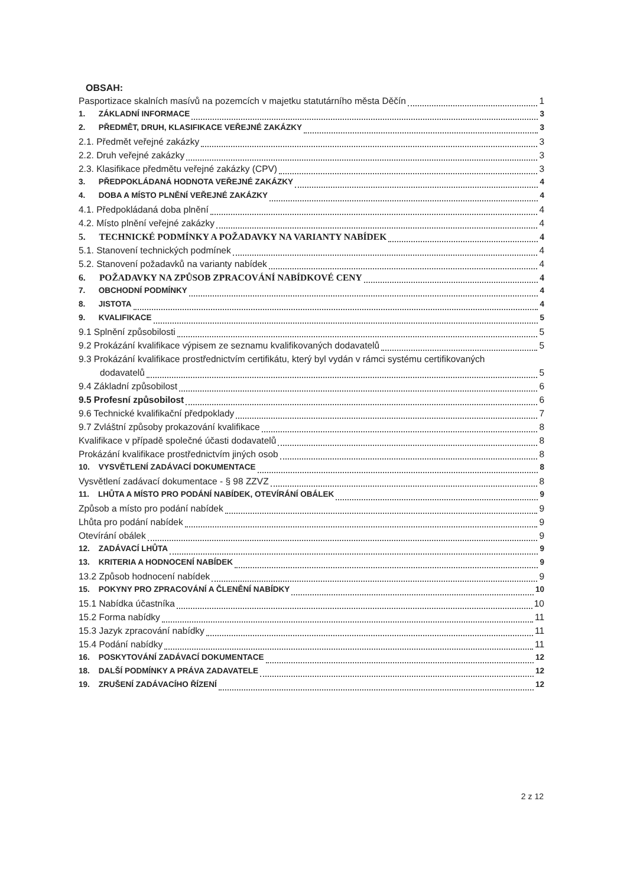OBSAH:
Pasportizace skalních masívů na pozemcích v majetku statutárního města Děčín 1
1. ZÁKLADNÍ INFORMACE 3
2. PŘEDMĚT, DRUH, KLASIFIKACE VEŘEJNÉ ZAKÁZKY 3
2.1. Předmět veřejné zakázky 3
2.2. Druh veřejné zakázky 3
2.3. Klasifikace předmětu veřejné zakázky (CPV) 3
3. PŘEDPOKLÁDANÁ HODNOTA VEŘEJNÉ ZAKÁZKY 4
4. DOBA A MÍSTO PLNĚNÍ VEŘEJNÉ ZAKÁZKY 4
4.1. Předpokládaná doba plnění 4
4.2. Místo plnění veřejné zakázky 4
5. TECHNICKÉ PODMÍNKY A POŽADAVKY NA VARIANTY NABÍDEK 4
5.1. Stanovení technických podmínek 4
5.2. Stanovení požadavků na varianty nabídek 4
6. POŽADAVKY NA ZPŮSOB ZPRACOVÁNÍ NABÍDKOVÉ CENY 4
7. OBCHODNÍ PODMÍNKY 4
8. JISTOTA 4
9. KVALIFIKACE 5
9.1 Splnění způsobilosti 5
9.2 Prokázání kvalifikace výpisem ze seznamu kvalifikovaných dodavatelů 5
9.3 Prokázání kvalifikace prostřednictvím certifikátu, který byl vydán v rámci systému certifikovaných
dodavatelů 5
9.4 Základní způsobilost 6
9.5 Profesní způsobilost 6
9.6 Technické kvalifikační předpoklady 7
9.7 Zvláštní způsoby prokazování kvalifikace 8
Kvalifikace v případě společné účasti dodavatelů 8
Prokázání kvalifikace prostřednictvím jiných osob 8
10. VYSVĚTLENÍ ZADÁVACÍ DOKUMENTACE 8
Vysvětlení zadávací dokumentace - § 98 ZZVZ 8
11. LHŮTA A MÍSTO PRO PODÁNÍ NABÍDEK, OTEVÍRÁNÍ OBÁLEK 9
Způsob a místo pro podání nabídek 9
Lhůta pro podání nabídek 9
Otevírání obálek 9
12. ZADÁVACÍ LHŮTA 9
13. KRITERIA A HODNOCENÍ NABÍDEK 9
13.2 Způsob hodnocení nabídek 9
15. POKYNY PRO ZPRACOVÁNÍ A ČLENĚNÍ NABÍDKY 10
15.1 Nabídka účastníka 10
15.2 Forma nabídky 11
15.3 Jazyk zpracování nabídky 11
15.4 Podání nabídky 11
16. POSKYTOVÁNÍ ZADÁVACÍ DOKUMENTACE 12
18. DALŠÍ PODMÍNKY A PRÁVA ZADAVATELE 12
19. ZRUŠENÍ ZADÁVACÍHO ŘÍZENÍ 12
2 z 12